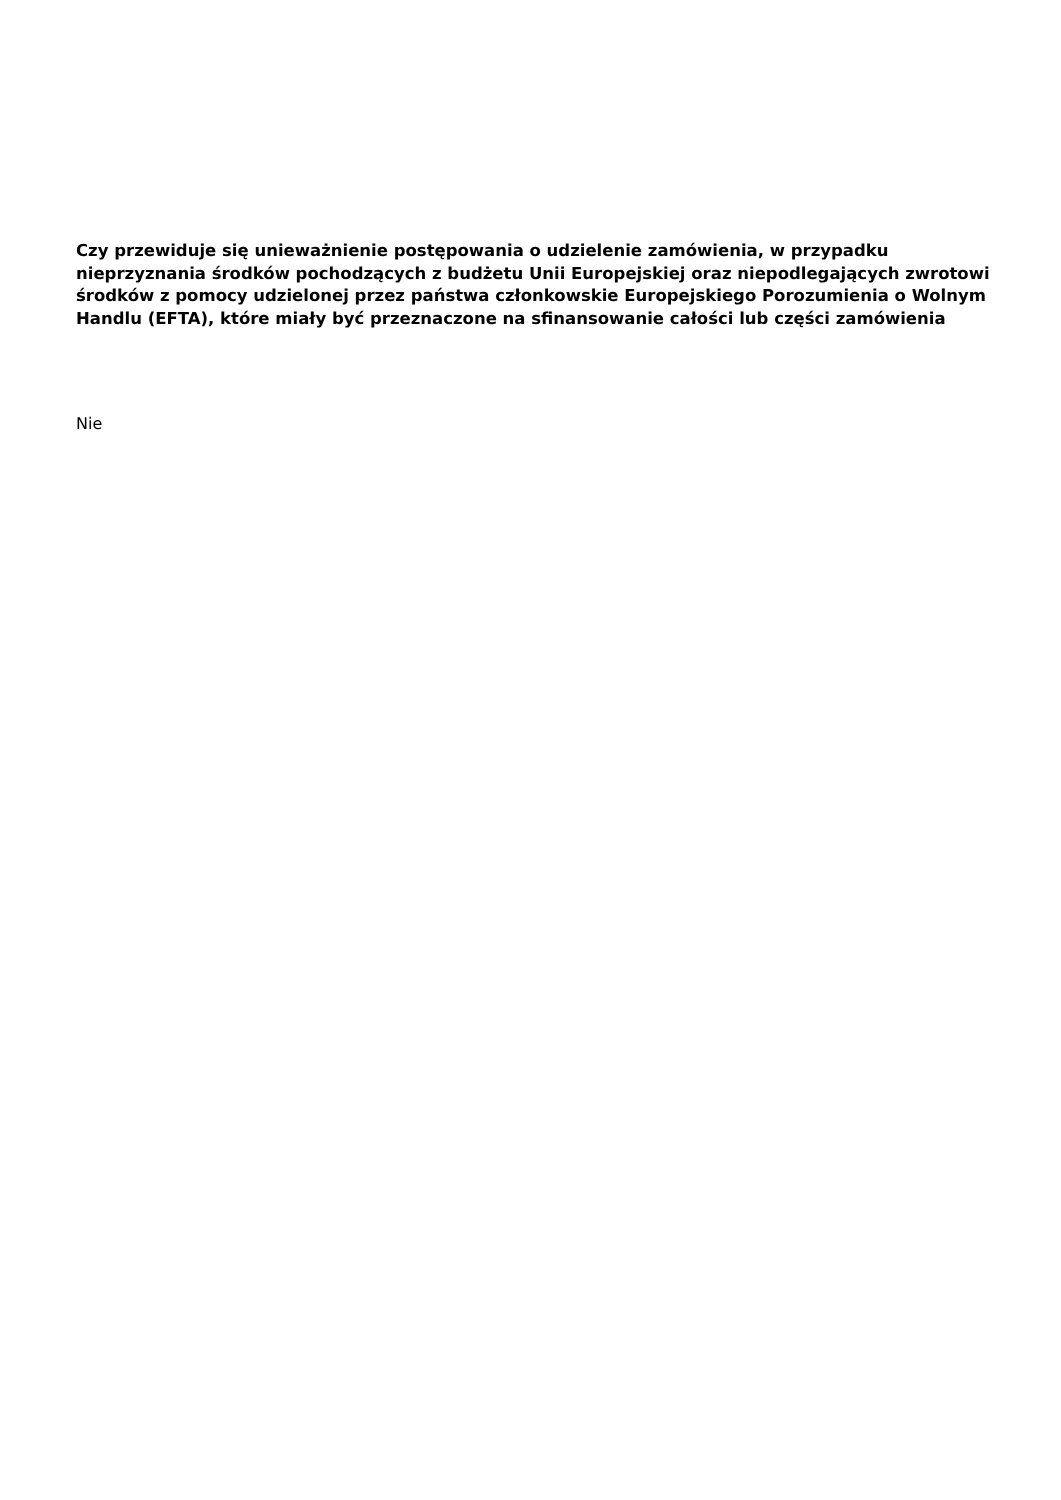Czy przewiduje się unieważnienie postępowania o udzielenie zamówienia, w przypadku nieprzyznania środków pochodzących z budżetu Unii Europejskiej oraz niepodlegających zwrotowi środków z pomocy udzielonej przez państwa członkowskie Europejskiego Porozumienia o Wolnym Handlu (EFTA), które miały być przeznaczone na sfinansowanie całości lub części zamówienia
Nie